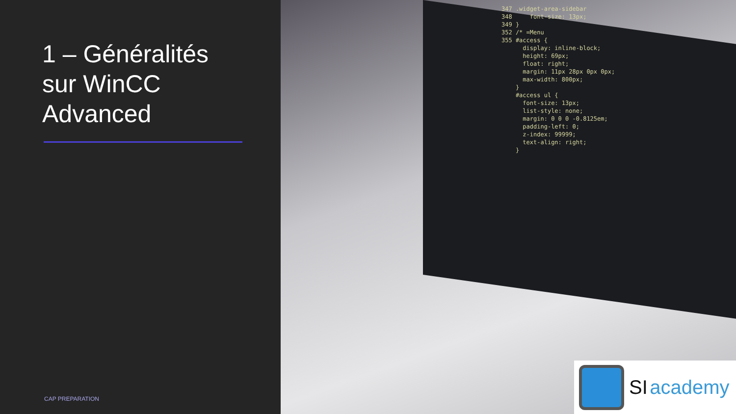1 – Généralités
sur WinCC
Advanced
CAP PREPARATION
347 .widget-area-sidebar 348 font-size: 13px; 349 } 352 /* =Menu 355 #access { display: inline-block; height: 69px; float: right; margin: 11px 28px 0px 0px; max-width: 800px; } #access ul { font-size: 13px; list-style: none; margin: 0 0 0 -0.8125em; padding-left: 0; z-index: 99999; text-align: right; }
SI academy